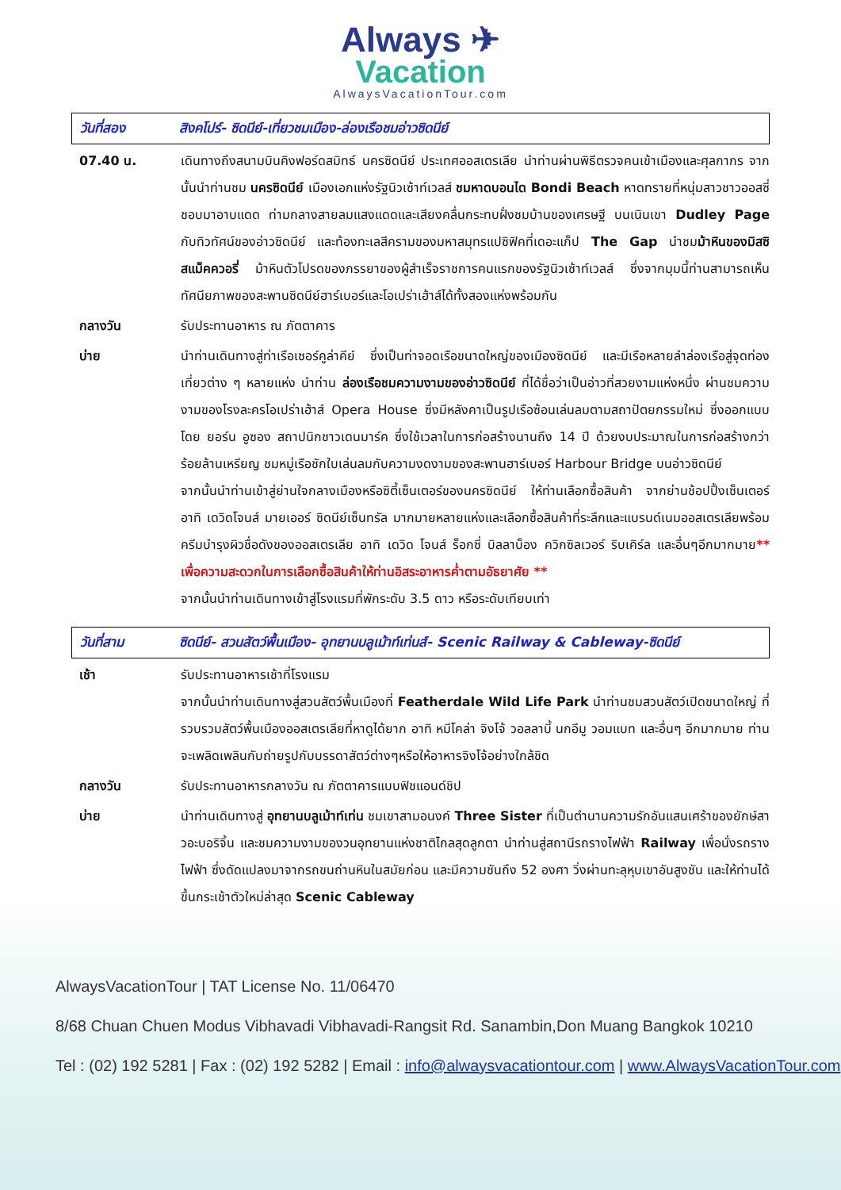Always ✈
Vacation
AlwaysVacationTour.com
วันที่สอง สิงคโปร์- ซิดนีย์-เที่ยวชมเมือง-ล่องเรือชมอ่าวซิดนีย์
07.40 น. เดินทางถึงสนามบินคิงฟอร์ดสมิทธ์ นครซิดนีย์ ประเทศออสเตรเลีย นำท่านผ่านพิธีตรวจคนเข้าเมืองและศุลกากร จากนั้นนำท่านชม นครซิดนีย์ เมืองเอกแห่งรัฐนิวเซ้าท์เวลส์ ชมหาดบอนได Bondi Beach หาดทรายที่หนุ่มสาวชาวออสซี่ชอบมาอาบแดด ท่ามกลางสายลมแสงแดดและเสียงคลื่นกระทบฝั่งชมบ้านของเศรษฐี บนเนินเขา Dudley Page กับทิวทัศน์ของอ่าวซิดนีย์ และท้องทะเลสีครามของมหาสมุทรแปซิฟิคที่เดอะแก็ป The Gap นำชมม้าหินของมิสซิสแม็คควอรี่ ม้าหินตัวโปรดของภรรยาของผู้สำเร็จราชการคนแรกของรัฐนิวเซ้าท์เวลส์ ซึ่งจากมุมนี้ท่านสามารถเห็นทัศนียภาพของสะพานซิดนีย์ฮาร์เบอร์และโอเปร่าเฮ้าส์ได้ทั้งสองแห่งพร้อมกัน
กลางวัน รับประทานอาหาร ณ ภัตตาคาร
บ่าย นำท่านเดินทางสู่ท่าเรือเซอร์คูล่าคีย์ ซึ่งเป็นท่าจอดเรือขนาดใหญ่ของเมืองซิดนีย์ และมีเรือหลายลำล่องเรือสู่จุดท่องเที่ยวต่าง ๆ หลายแห่ง นำท่าน ล่องเรือชมความงามของอ่าวซิดนีย์ ที่ได้ชื่อว่าเป็นอ่าวที่สวยงามแห่งหนึ่ง ผ่านชมความงามของโรงละครโอเปร่าเฮ้าส์ Opera House ซึ่งมีหลังคาเป็นรูปเรือซ้อนเล่นลมตามสถาปัตยกรรมใหม่ ซึ่งออกแบบโดย ยอร์น อูซอง สถาปนิกชาวเดนมาร์ค ซึ่งใช้เวลาในการก่อสร้างนานถึง 14 ปี ด้วยงบประมาณในการก่อสร้างกว่าร้อยล้านเหรียญ ชมหมู่เรือชักใบเล่นลมกับความงดงามของสะพานฮาร์เบอร์ Harbour Bridge บนอ่าวซิดนีย์
จากนั้นนำท่านเข้าสู่ย่านใจกลางเมืองหรือซิตี้เซ็นเตอร์ของนครซิดนีย์ ให้ท่านเลือกซื้อสินค้า จากย่านช้อปปิ้งเซ็นเตอร์ อาทิ เดวิดโจนส์ มายเออร์ ซิดนีย์เซ็นทรัล มากมายหลายแห่งและเลือกซื้อสินค้าที่ระลึกและแบรนด์เนมออสเตรเลียพร้อมครีมบำรุงผิวชื่อดังของออสเตรเลีย อาทิ เดวิด โจนส์ ร็อกซี่ บิลลาบ็อง ควิกซิลเวอร์ ริบเคิร์ล และอื่นๆอีกมากมาย** เพื่อความสะดวกในการเลือกซื้อสินค้าให้ท่านอิสระอาหารค่ำตามอัธยาศัย **
จากนั้นนำท่านเดินทางเข้าสู่โรงแรมที่พักระดับ 3.5 ดาว หรือระดับเทียบเท่า
วันที่สาม ซิดนีย์- สวนสัตว์พื้นเมือง- อุทยานบลูเม้าท์เท่นส์- Scenic Railway & Cableway-ซิดนีย์
เช้า รับประทานอาหารเช้าที่โรงแรม
จากนั้นนำท่านเดินทางสู่สวนสัตว์พื้นเมืองที่ Featherdale Wild Life Park นำท่านชมสวนสัตว์เปิดขนาดใหญ่ ที่รวบรวมสัตว์พื้นเมืองออสเตรเลียที่หาดูได้ยาก อาทิ หมีโคล่า จิงโจ้ วอลลาบี้ นกอีมู วอมแบท และอื่นๆ อีกมากมาย ท่านจะเพลิดเพลินกับถ่ายรูปกับบรรดาสัตว์ต่างๆหรือให้อาหารจิงโจ้อย่างใกล้ชิด
กลางวัน รับประทานอาหารกลางวัน ณ ภัตตาคารแบบฟิชแอนด์ชิป
บ่าย นำท่านเดินทางสู่ อุทยานบลูเม้าท์เท่น ชมเขาสามอนงค์ Three Sister ที่เป็นตำนานความรักอันแสนเศร้าของยักษ์สาวอะบอริจิ้น และชมความงามของวนอุทยานแห่งชาติไกลสุดลูกตา นำท่านสู่สถานีรถรางไฟฟ้า Railway เพื่อนั่งรถรางไฟฟ้า ซึ่งดัดแปลงมาจากรถขนถ่านหินในสมัยก่อน และมีความชันถึง 52 องศา วิ่งผ่านทะลุหุบเขาอันสูงชัน และให้ท่านได้ขึ้นกระเช้าตัวใหม่ล่าสุด Scenic Cableway
AlwaysVacationTour | TAT License No. 11/06470
8/68 Chuan Chuen Modus Vibhavadi Vibhavadi-Rangsit Rd. Sanambin,Don Muang Bangkok 10210
Tel : (02) 192 5281 | Fax : (02) 192 5282 | Email : info@alwaysvacationtour.com | www.AlwaysVacationTour.com